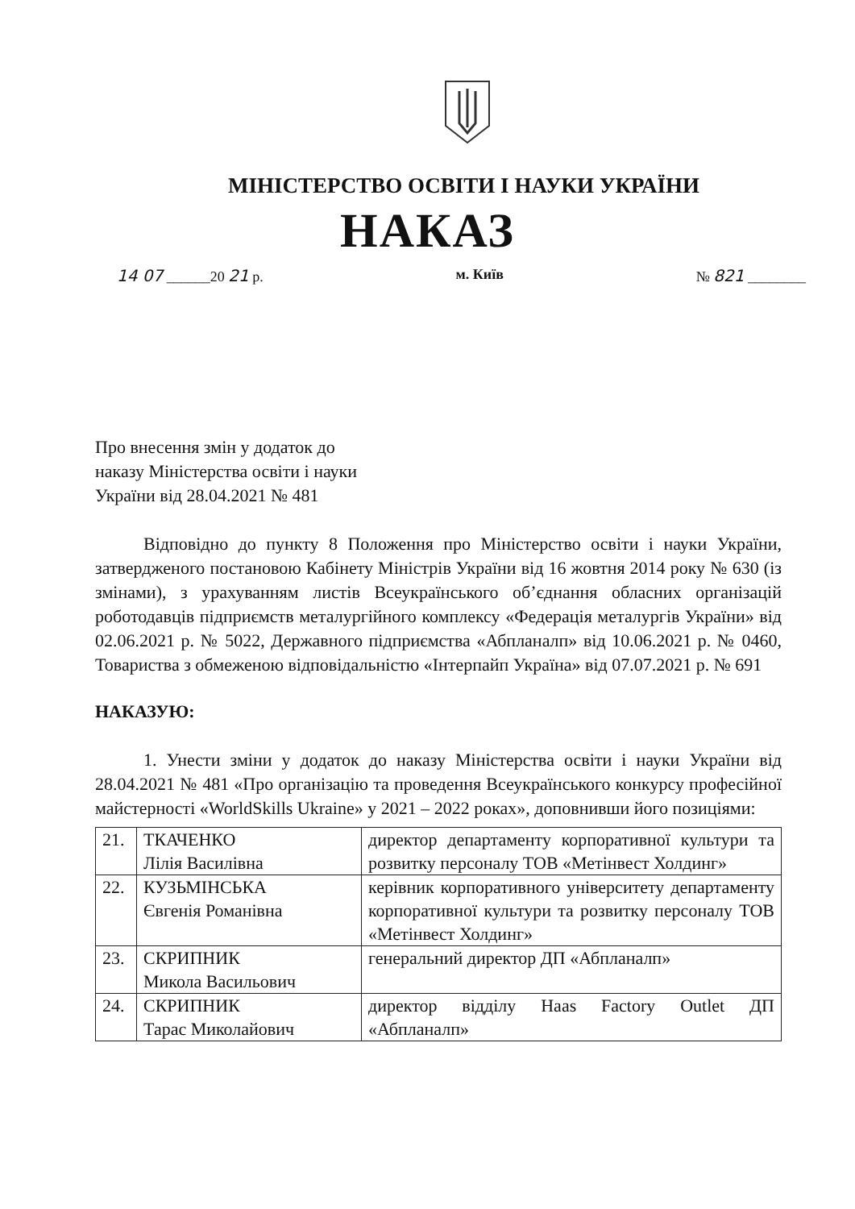МІНІСТЕРСТВО ОСВІТИ І НАУКИ УКРАЇНИ
НАКАЗ
14 07 ______20 21 р. м. Київ № 821 ________
Про внесення змін у додаток до
наказу Міністерства освіти і науки
України від 28.04.2021 № 481
Відповідно до пункту 8 Положення про Міністерство освіти і науки України, затвердженого постановою Кабінету Міністрів України від 16 жовтня 2014 року № 630 (із змінами), з урахуванням листів Всеукраїнського об’єднання обласних організацій роботодавців підприємств металургійного комплексу «Федерація металургів України» від 02.06.2021 р. № 5022, Державного підприємства «Абпланалп» від 10.06.2021 р. № 0460, Товариства з обмеженою відповідальністю «Інтерпайп Україна» від 07.07.2021 р. № 691
НАКАЗУЮ:
1. Унести зміни у додаток до наказу Міністерства освіти і науки України від 28.04.2021 № 481 «Про організацію та проведення Всеукраїнського конкурсу професійної майстерності «WorldSkills Ukraine» у 2021 – 2022 роках», доповнивши його позиціями:
| 21. | ТКАЧЕНКО Лілія Василівна | директор департаменту корпоративної культури та розвитку персоналу ТОВ «Метінвест Холдинг» |
| 22. | КУЗЬМІНСЬКА Євгенія Романівна | керівник корпоративного університету департаменту корпоративної культури та розвитку персоналу ТОВ «Метінвест Холдинг» |
| 23. | СКРИПНИК Микола Васильович | генеральний директор ДП «Абпланалп» |
| 24. | СКРИПНИК Тарас Миколайович | директор відділу Haas Factory Outlet ДП «Абпланалп» |